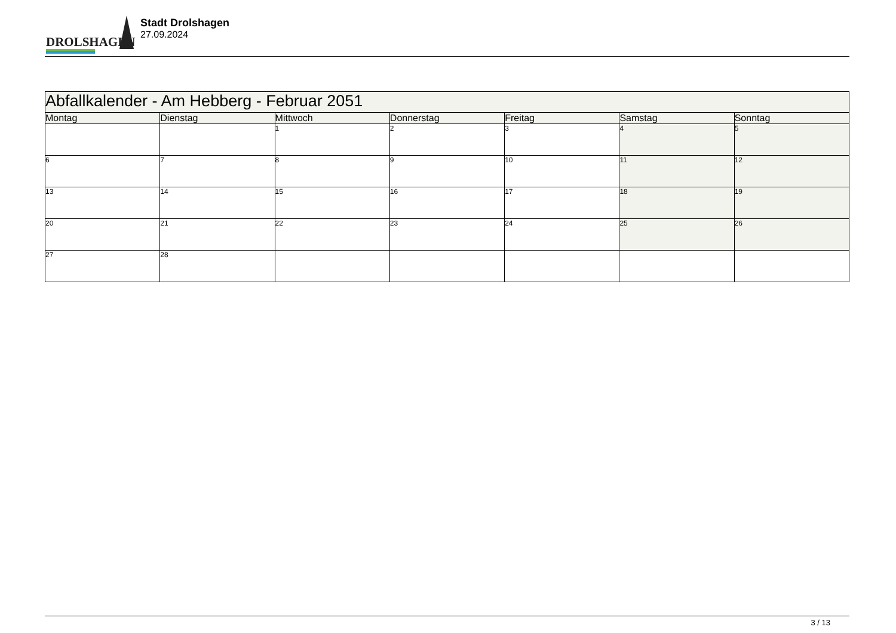DROLSHAGEN
Stadt Drolshagen
27.09.2024
| Abfallkalender - Am Hebberg - Februar 2051 | | | | | | |
| --- | --- | --- | --- | --- | --- | --- |
| Montag | Dienstag | Mittwoch | Donnerstag | Freitag | Samstag | Sonntag |
| | | 1 | 2 | 3 | 4 | 5 |
| 6 | 7 | 8 | 9 | 10 | 11 | 12 |
| 13 | 14 | 15 | 16 | 17 | 18 | 19 |
| 20 | 21 | 22 | 23 | 24 | 25 | 26 |
| 27 | 28 | | | | | |
3 / 13